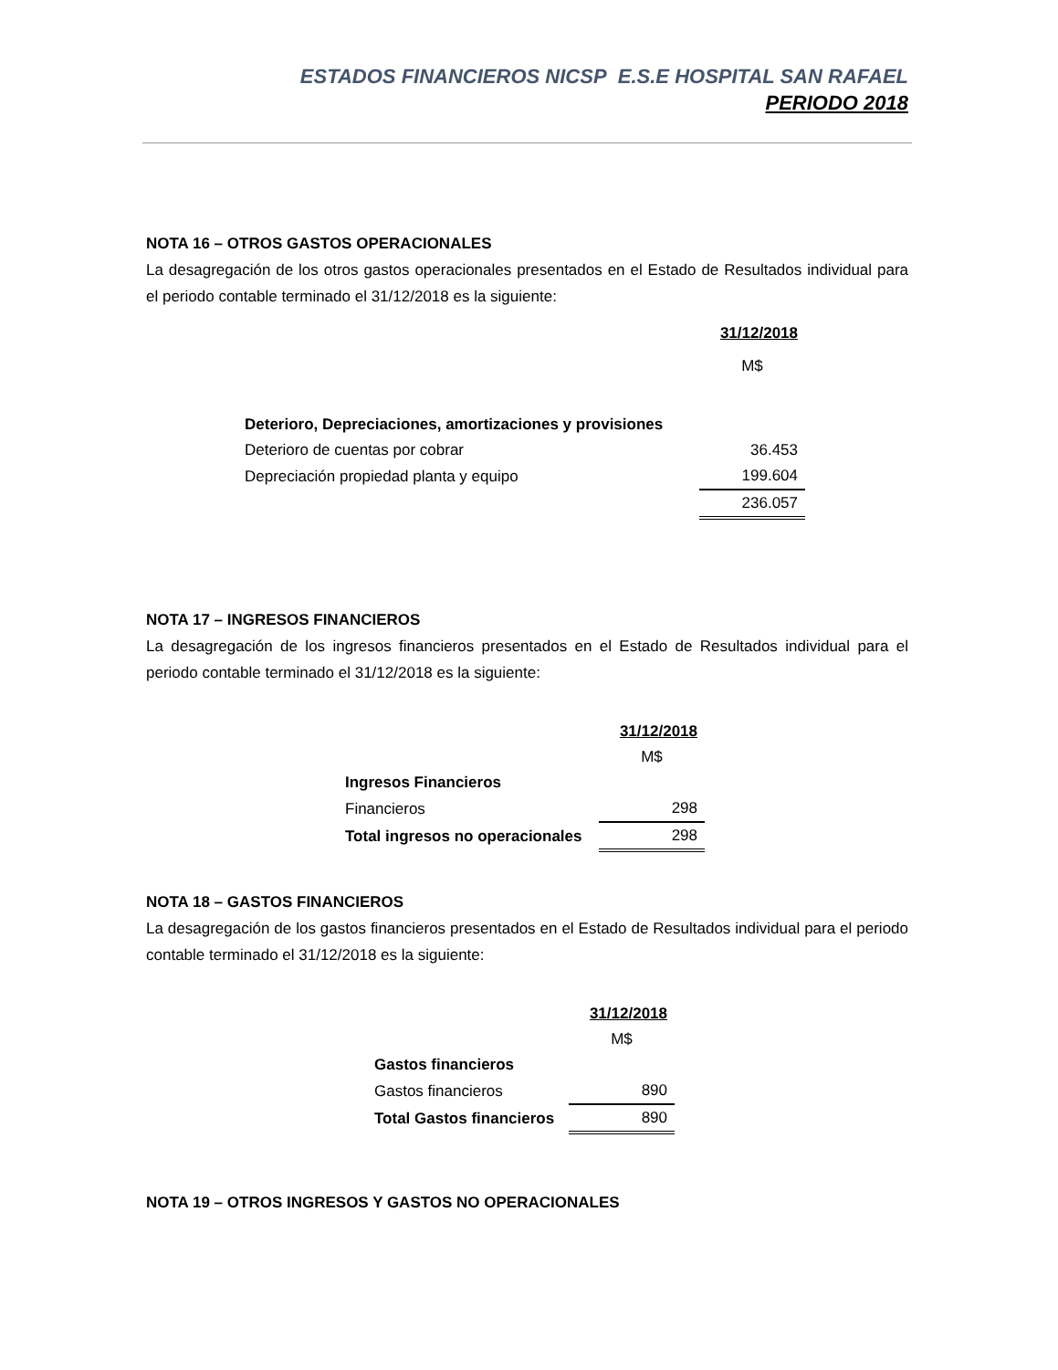ESTADOS FINANCIEROS NICSP E.S.E HOSPITAL SAN RAFAEL
PERIODO 2018
NOTA 16 – OTROS GASTOS OPERACIONALES
La desagregación de los otros gastos operacionales presentados en el Estado de Resultados individual para el periodo contable terminado el 31/12/2018 es la siguiente:
| | 31/12/2018 |
| | M$ |
| Deterioro, Depreciaciones, amortizaciones y provisiones | |
| Deterioro de cuentas por cobrar | 36.453 |
| Depreciación propiedad planta y equipo | 199.604 |
| | 236.057 |
NOTA 17 – INGRESOS FINANCIEROS
La desagregación de los ingresos financieros presentados en el Estado de Resultados individual para el periodo contable terminado el 31/12/2018 es la siguiente:
| | 31/12/2018 |
| | M$ |
| Ingresos Financieros | |
| Financieros | 298 |
| Total ingresos no operacionales | 298 |
NOTA 18 – GASTOS FINANCIEROS
La desagregación de los gastos financieros presentados en el Estado de Resultados individual para el periodo contable terminado el 31/12/2018 es la siguiente:
| | 31/12/2018 |
| | M$ |
| Gastos financieros | |
| Gastos financieros | 890 |
| Total Gastos financieros | 890 |
NOTA 19 – OTROS INGRESOS Y GASTOS NO OPERACIONALES